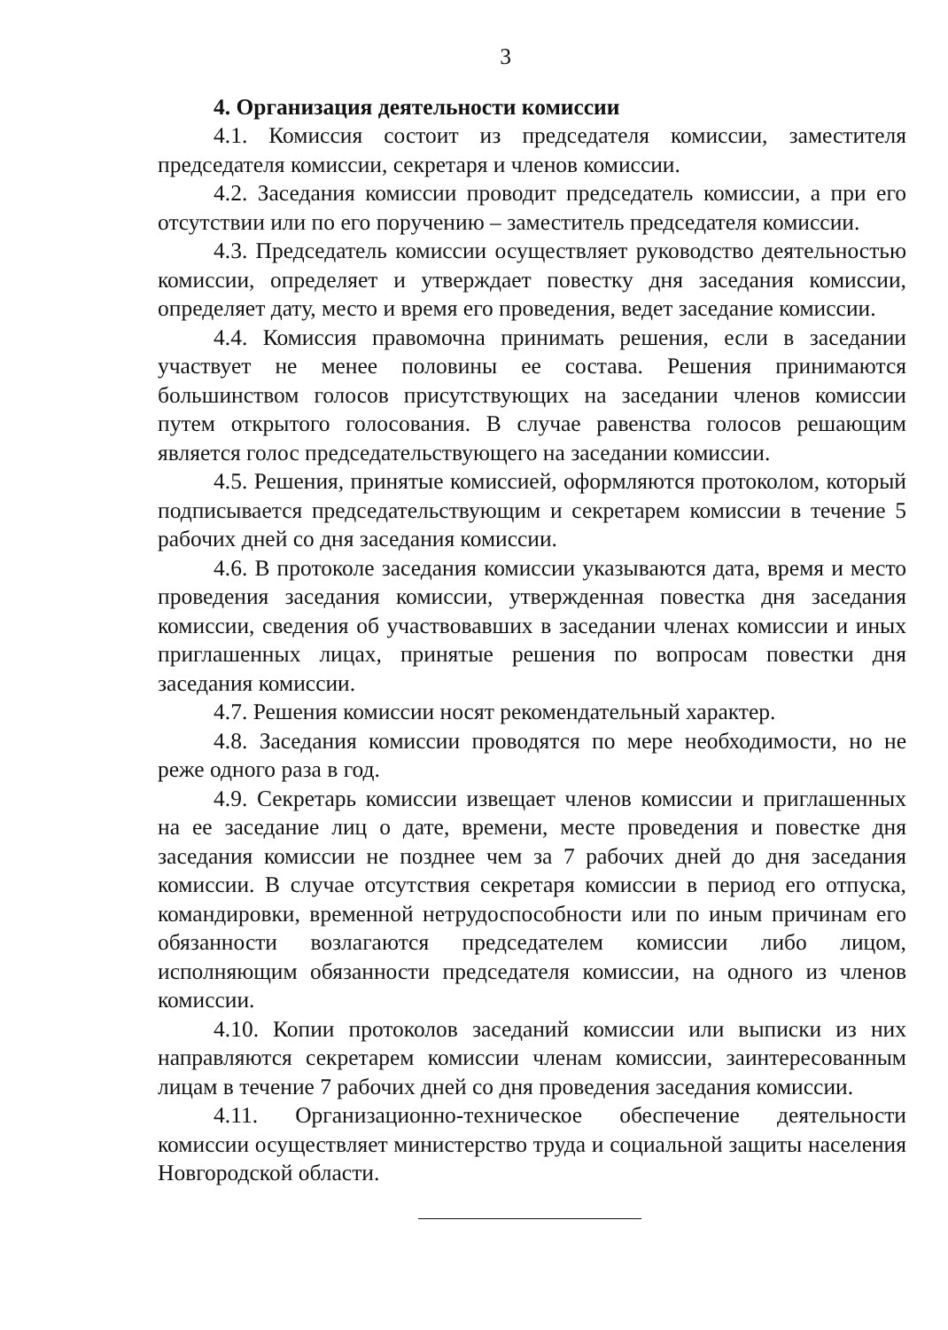3
4. Организация деятельности комиссии
4.1. Комиссия состоит из председателя комиссии, заместителя председателя комиссии, секретаря и членов комиссии.
4.2. Заседания комиссии проводит председатель комиссии, а при его отсутствии или по его поручению – заместитель председателя комиссии.
4.3. Председатель комиссии осуществляет руководство деятельностью комиссии, определяет и утверждает повестку дня заседания комиссии, определяет дату, место и время его проведения, ведет заседание комиссии.
4.4. Комиссия правомочна принимать решения, если в заседании участвует не менее половины ее состава. Решения принимаются большинством голосов присутствующих на заседании членов комиссии путем открытого голосования. В случае равенства голосов решающим является голос председательствующего на заседании комиссии.
4.5. Решения, принятые комиссией, оформляются протоколом, который подписывается председательствующим и секретарем комиссии в течение 5 рабочих дней со дня заседания комиссии.
4.6. В протоколе заседания комиссии указываются дата, время и место проведения заседания комиссии, утвержденная повестка дня заседания комиссии, сведения об участвовавших в заседании членах комиссии и иных приглашенных лицах, принятые решения по вопросам повестки дня заседания комиссии.
4.7. Решения комиссии носят рекомендательный характер.
4.8. Заседания комиссии проводятся по мере необходимости, но не реже одного раза в год.
4.9. Секретарь комиссии извещает членов комиссии и приглашенных на ее заседание лиц о дате, времени, месте проведения и повестке дня заседания комиссии не позднее чем за 7 рабочих дней до дня заседания комиссии. В случае отсутствия секретаря комиссии в период его отпуска, командировки, временной нетрудоспособности или по иным причинам его обязанности возлагаются председателем комиссии либо лицом, исполняющим обязанности председателя комиссии, на одного из членов комиссии.
4.10. Копии протоколов заседаний комиссии или выписки из них направляются секретарем комиссии членам комиссии, заинтересованным лицам в течение 7 рабочих дней со дня проведения заседания комиссии.
4.11. Организационно-техническое обеспечение деятельности комиссии осуществляет министерство труда и социальной защиты населения Новгородской области.